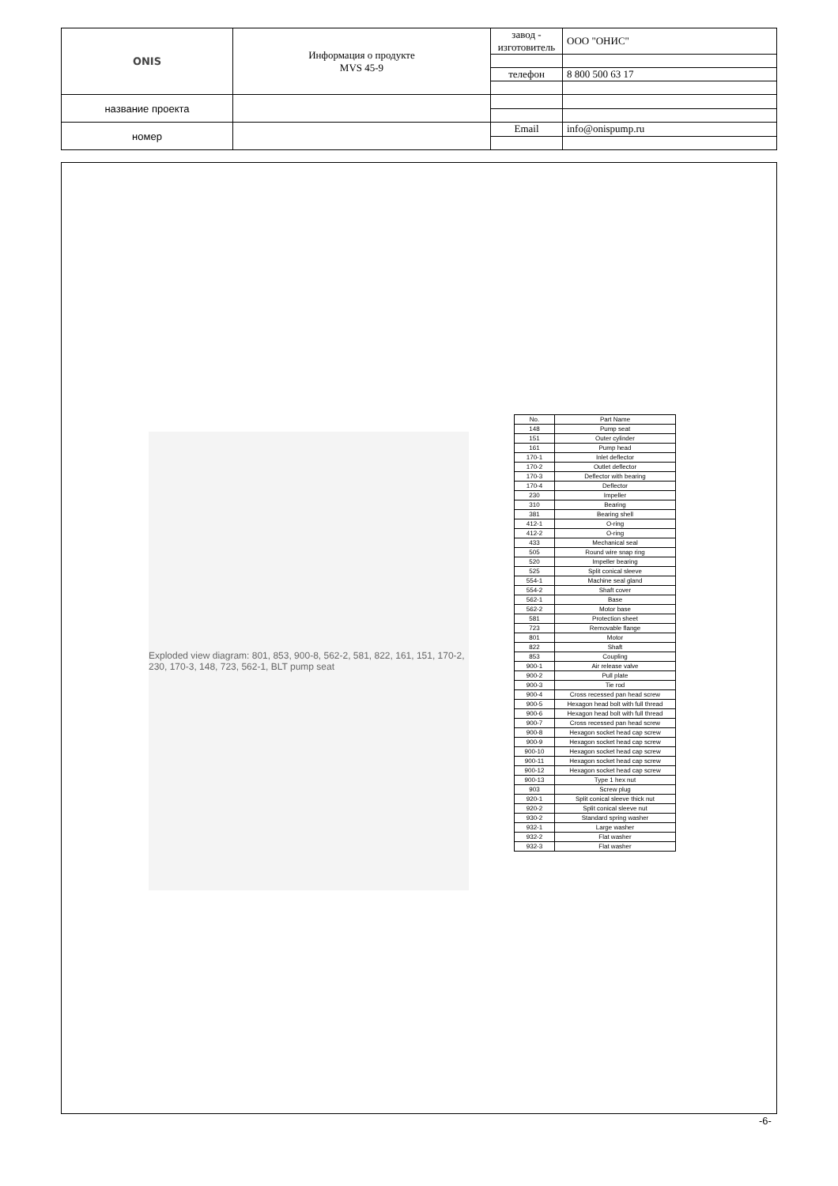| ONIS | Информация о продукте MVS 45-9 | завод - изготовитель | ООО "ОНИС" |
| | | телефон | 8 800 500 63 17 |
| название проекта | | | |
| номер | | Email | info@onispump.ru |
Exploded view diagram: 801, 853, 900-8, 562-2, 581, 822, 161, 151, 170-2, 230, 170-3, 148, 723, 562-1, BLT pump seat
| No. | Part Name |
| --- | --- |
| 148 | Pump seat |
| 151 | Outer cylinder |
| 161 | Pump head |
| 170-1 | Inlet deflector |
| 170-2 | Outlet deflector |
| 170-3 | Deflector with bearing |
| 170-4 | Deflector |
| 230 | Impeller |
| 310 | Bearing |
| 381 | Bearing shell |
| 412-1 | O-ring |
| 412-2 | O-ring |
| 433 | Mechanical seal |
| 505 | Round wire snap ring |
| 520 | Impeller bearing |
| 525 | Split conical sleeve |
| 554-1 | Machine seal gland |
| 554-2 | Shaft cover |
| 562-1 | Base |
| 562-2 | Motor base |
| 581 | Protection sheet |
| 723 | Removable flange |
| 801 | Motor |
| 822 | Shaft |
| 853 | Coupling |
| 900-1 | Air release valve |
| 900-2 | Pull plate |
| 900-3 | Tie rod |
| 900-4 | Cross recessed pan head screw |
| 900-5 | Hexagon head bolt with full thread |
| 900-6 | Hexagon head bolt with full thread |
| 900-7 | Cross recessed pan head screw |
| 900-8 | Hexagon socket head cap screw |
| 900-9 | Hexagon socket head cap screw |
| 900-10 | Hexagon socket head cap screw |
| 900-11 | Hexagon socket head cap screw |
| 900-12 | Hexagon socket head cap screw |
| 900-13 | Type 1 hex nut |
| 903 | Screw plug |
| 920-1 | Split conical sleeve thick nut |
| 920-2 | Split conical sleeve nut |
| 930-2 | Standard spring washer |
| 932-1 | Large washer |
| 932-2 | Flat washer |
| 932-3 | Flat washer |
-6-